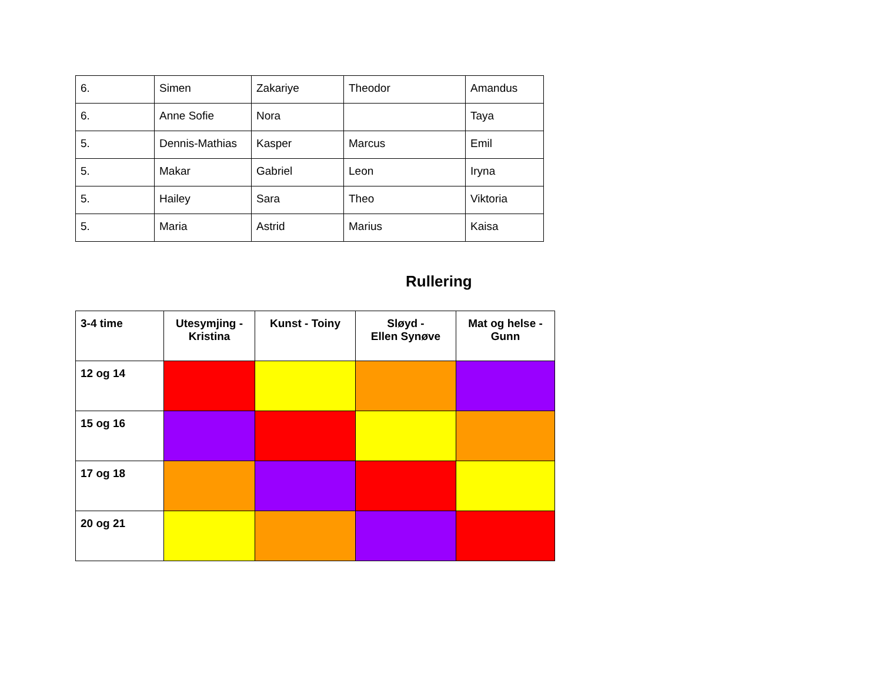| 6. | Simen | Zakariye | Theodor | Amandus |
| 6. | Anne Sofie | Nora | | Taya |
| 5. | Dennis-Mathias | Kasper | Marcus | Emil |
| 5. | Makar | Gabriel | Leon | Iryna |
| 5. | Hailey | Sara | Theo | Viktoria |
| 5. | Maria | Astrid | Marius | Kaisa |
Rullering
| 3-4 time | Utesymjing - Kristina | Kunst - Toiny | Sløyd - Ellen Synøve | Mat og helse - Gunn |
| --- | --- | --- | --- | --- |
| 12 og 14 | | | | |
| 15 og 16 | | | | |
| 17 og 18 | | | | |
| 20 og 21 | | | | |